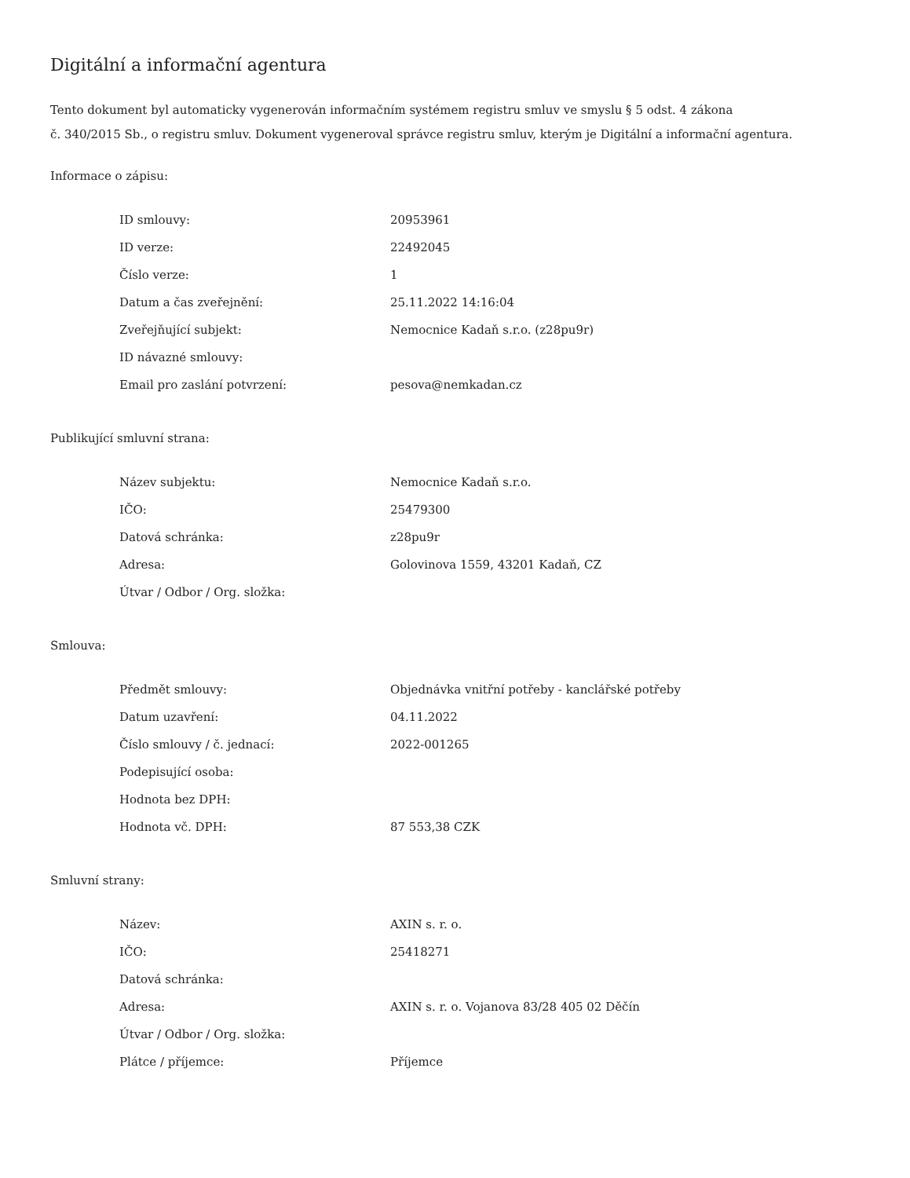Digitální a informační agentura
Tento dokument byl automaticky vygenerován informačním systémem registru smluv ve smyslu § 5 odst. 4 zákona
č. 340/2015 Sb., o registru smluv. Dokument vygeneroval správce registru smluv, kterým je Digitální a informační agentura.
Informace o zápisu:
| ID smlouvy: | 20953961 |
| ID verze: | 22492045 |
| Číslo verze: | 1 |
| Datum a čas zveřejnění: | 25.11.2022 14:16:04 |
| Zveřejňující subjekt: | Nemocnice Kadaň s.r.o. (z28pu9r) |
| ID návazné smlouvy: | |
| Email pro zaslání potvrzení: | pesova@nemkadan.cz |
Publikující smluvní strana:
| Název subjektu: | Nemocnice Kadaň s.r.o. |
| IČO: | 25479300 |
| Datová schránka: | z28pu9r |
| Adresa: | Golovinova 1559, 43201 Kadaň, CZ |
| Útvar / Odbor / Org. složka: | |
Smlouva:
| Předmět smlouvy: | Objednávka vnitřní potřeby - kanclářské potřeby |
| Datum uzavření: | 04.11.2022 |
| Číslo smlouvy / č. jednací: | 2022-001265 |
| Podepisující osoba: | |
| Hodnota bez DPH: | |
| Hodnota vč. DPH: | 87 553,38 CZK |
Smluvní strany:
| Název: | AXIN s. r. o. |
| IČO: | 25418271 |
| Datová schránka: | |
| Adresa: | AXIN s. r. o. Vojanova 83/28 405 02 Děčín |
| Útvar / Odbor / Org. složka: | |
| Plátce / příjemce: | Příjemce |